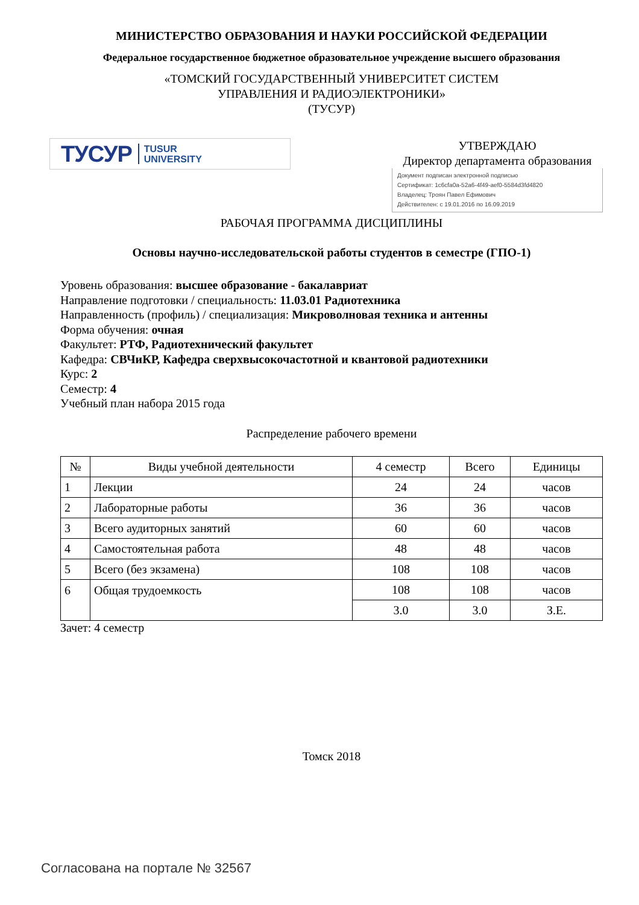МИНИСТЕРСТВО ОБРАЗОВАНИЯ И НАУКИ РОССИЙСКОЙ ФЕДЕРАЦИИ
Федеральное государственное бюджетное образовательное учреждение высшего образования
«ТОМСКИЙ ГОСУДАРСТВЕННЫЙ УНИВЕРСИТЕТ СИСТЕМ
УПРАВЛЕНИЯ И РАДИОЭЛЕКТРОНИКИ»
(ТУСУР)
ТУСУР TUSUR
UNIVERSITY
УТВЕРЖДАЮ
Директор департамента образования
Документ подписан электронной подписью
Сертификат: 1c6cfa0a-52a6-4f49-aef0-5584d3fd4820
Владелец: Троян Павел Ефимович
Действителен: с 19.01.2016 по 16.09.2019
РАБОЧАЯ ПРОГРАММА ДИСЦИПЛИНЫ
Основы научно-исследовательской работы студентов в семестре (ГПО-1)
Уровень образования: высшее образование - бакалавриат
Направление подготовки / специальность: 11.03.01 Радиотехника
Направленность (профиль) / специализация: Микроволновая техника и антенны
Форма обучения: очная
Факультет: РТФ, Радиотехнический факультет
Кафедра: СВЧиКР, Кафедра сверхвысокочастотной и квантовой радиотехники
Курс: 2
Семестр: 4
Учебный план набора 2015 года
Распределение рабочего времени
| № | Виды учебной деятельности | 4 семестр | Всего | Единицы |
| --- | --- | --- | --- | --- |
| 1 | Лекции | 24 | 24 | часов |
| 2 | Лабораторные работы | 36 | 36 | часов |
| 3 | Всего аудиторных занятий | 60 | 60 | часов |
| 4 | Самостоятельная работа | 48 | 48 | часов |
| 5 | Всего (без экзамена) | 108 | 108 | часов |
| 6 | Общая трудоемкость | 108 | 108 | часов |
| | | 3.0 | 3.0 | З.Е. |
Зачет: 4 семестр
Томск 2018
Согласована на портале № 32567